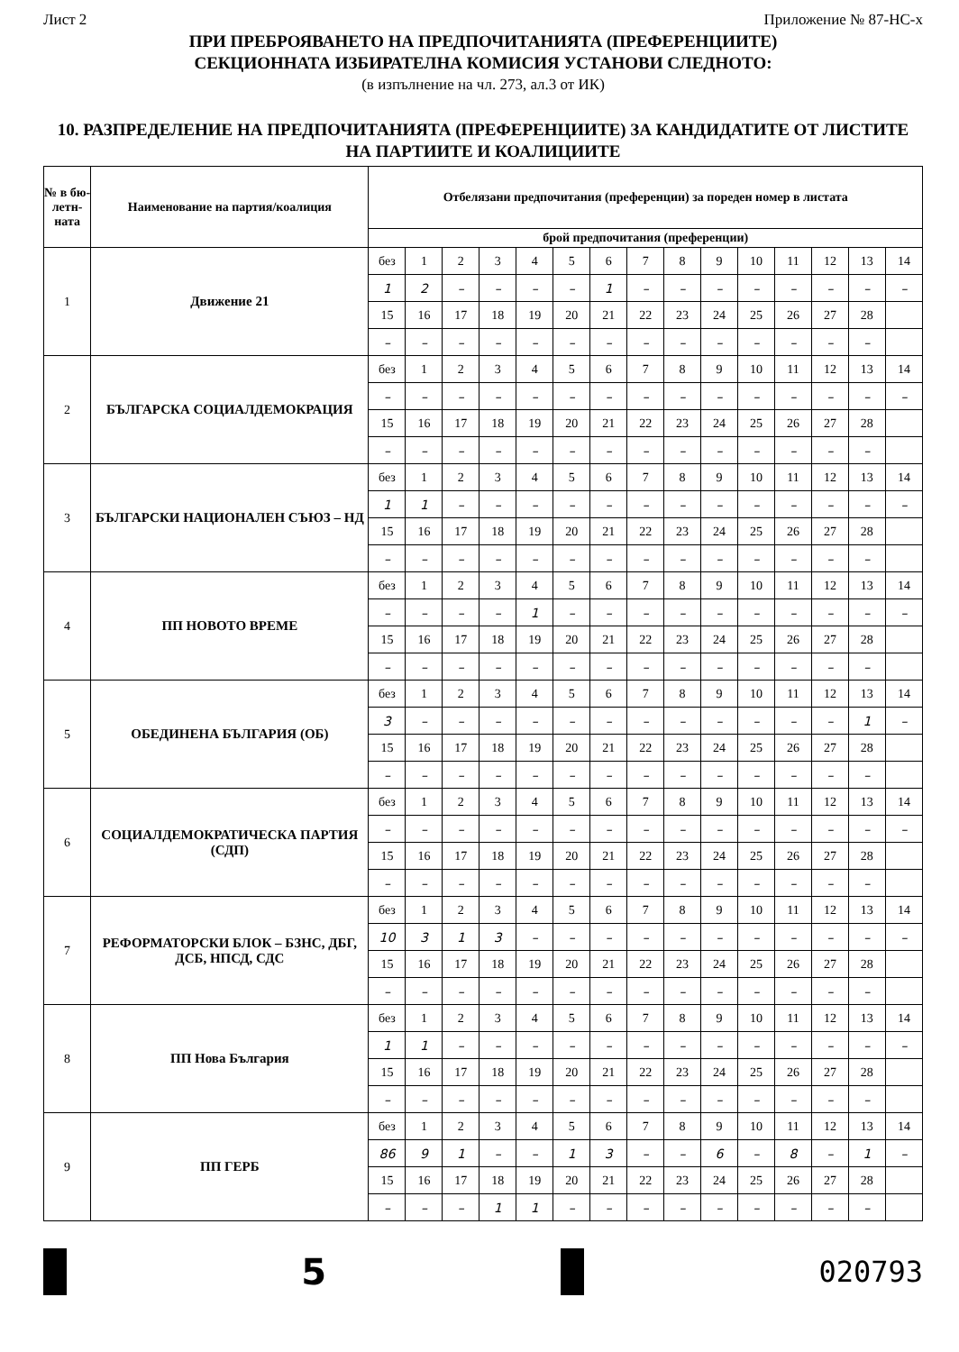Лист 2 Приложение № 87-НС-х
ПРИ ПРЕБРОЯВАНЕТО НА ПРЕДПОЧИТАНИЯТА (ПРЕФЕРЕНЦИИТЕ)
СЕКЦИОННАТА ИЗБИРАТЕЛНА КОМИСИЯ УСТАНОВИ СЛЕДНОТО:
(в изпълнение на чл. 273, ал.3 от ИК)
10. РАЗПРЕДЕЛЕНИЕ НА ПРЕДПОЧИТАНИЯТА (ПРЕФЕРЕНЦИИТЕ) ЗА КАНДИДАТИТЕ ОТ ЛИСТИТЕ НА ПАРТИИТЕ И КОАЛИЦИИТЕ
| № в бю-летн-ната | Наименование на партия/коалиция | Отбелязани предпочитания (преференции) за пореден номер в листата | | | | | | | | | | | | | | |
| --- | --- | --- | --- | --- | --- | --- | --- | --- | --- | --- | --- | --- | --- | --- | --- | --- |
| | | брой предпочитания (преференции) | | | | | | | | | | | | | | |
| 1 | Движение 21 | без | 1 | 2 | 3 | 4 | 5 | 6 | 7 | 8 | 9 | 10 | 11 | 12 | 13 | 14 |
| | | 1 | 2 | – | – | – | – | 1 | – | – | – | – | – | – | – | – |
| | | 15 | 16 | 17 | 18 | 19 | 20 | 21 | 22 | 23 | 24 | 25 | 26 | 27 | 28 | |
| | | – | – | – | – | – | – | – | – | – | – | – | – | – | – | |
| 2 | БЪЛГАРСКА СОЦИАЛДЕМОКРАЦИЯ | без | 1 | 2 | 3 | 4 | 5 | 6 | 7 | 8 | 9 | 10 | 11 | 12 | 13 | 14 |
| | | – | – | – | – | – | – | – | – | – | – | – | – | – | – | – |
| | | 15 | 16 | 17 | 18 | 19 | 20 | 21 | 22 | 23 | 24 | 25 | 26 | 27 | 28 | |
| | | – | – | – | – | – | – | – | – | – | – | – | – | – | – | |
| 3 | БЪЛГАРСКИ НАЦИОНАЛЕН СЪЮЗ – НД | без | 1 | 2 | 3 | 4 | 5 | 6 | 7 | 8 | 9 | 10 | 11 | 12 | 13 | 14 |
| | | 1 | 1 | – | – | – | – | – | – | – | – | – | – | – | – | – |
| | | 15 | 16 | 17 | 18 | 19 | 20 | 21 | 22 | 23 | 24 | 25 | 26 | 27 | 28 | |
| | | – | – | – | – | – | – | – | – | – | – | – | – | – | – | |
| 4 | ПП НОВОТО ВРЕМЕ | без | 1 | 2 | 3 | 4 | 5 | 6 | 7 | 8 | 9 | 10 | 11 | 12 | 13 | 14 |
| | | – | – | – | – | 1 | – | – | – | – | – | – | – | – | – | – |
| | | 15 | 16 | 17 | 18 | 19 | 20 | 21 | 22 | 23 | 24 | 25 | 26 | 27 | 28 | |
| | | – | – | – | – | – | – | – | – | – | – | – | – | – | – | |
| 5 | ОБЕДИНЕНА БЪЛГАРИЯ (ОБ) | без | 1 | 2 | 3 | 4 | 5 | 6 | 7 | 8 | 9 | 10 | 11 | 12 | 13 | 14 |
| | | 3 | – | – | – | – | – | – | – | – | – | – | – | – | 1 | – |
| | | 15 | 16 | 17 | 18 | 19 | 20 | 21 | 22 | 23 | 24 | 25 | 26 | 27 | 28 | |
| | | – | – | – | – | – | – | – | – | – | – | – | – | – | – | |
| 6 | СОЦИАЛДЕМОКРАТИЧЕСКА ПАРТИЯ (СДП) | без | 1 | 2 | 3 | 4 | 5 | 6 | 7 | 8 | 9 | 10 | 11 | 12 | 13 | 14 |
| | | – | – | – | – | – | – | – | – | – | – | – | – | – | – | – |
| | | 15 | 16 | 17 | 18 | 19 | 20 | 21 | 22 | 23 | 24 | 25 | 26 | 27 | 28 | |
| | | – | – | – | – | – | – | – | – | – | – | – | – | – | – | |
| 7 | РЕФОРМАТОРСКИ БЛОК – БЗНС, ДБГ, ДСБ, НПСД, СДС | без | 1 | 2 | 3 | 4 | 5 | 6 | 7 | 8 | 9 | 10 | 11 | 12 | 13 | 14 |
| | | 10 | 3 | 1 | 3 | – | – | – | – | – | – | – | – | – | – | – |
| | | 15 | 16 | 17 | 18 | 19 | 20 | 21 | 22 | 23 | 24 | 25 | 26 | 27 | 28 | |
| | | – | – | – | – | – | – | – | – | – | – | – | – | – | – | |
| 8 | ПП Нова България | без | 1 | 2 | 3 | 4 | 5 | 6 | 7 | 8 | 9 | 10 | 11 | 12 | 13 | 14 |
| | | 1 | 1 | – | – | – | – | – | – | – | – | – | – | – | – | – |
| | | 15 | 16 | 17 | 18 | 19 | 20 | 21 | 22 | 23 | 24 | 25 | 26 | 27 | 28 | |
| | | – | – | – | – | – | – | – | – | – | – | – | – | – | – | |
| 9 | ПП ГЕРБ | без | 1 | 2 | 3 | 4 | 5 | 6 | 7 | 8 | 9 | 10 | 11 | 12 | 13 | 14 |
| | | 86 | 9 | 1 | – | – | 1 | 3 | – | – | 6 | – | 8 | – | 1 | – |
| | | 15 | 16 | 17 | 18 | 19 | 20 | 21 | 22 | 23 | 24 | 25 | 26 | 27 | 28 | |
| | | – | – | – | 1 | 1 | – | – | – | – | – | – | – | – | – | |
5
020793